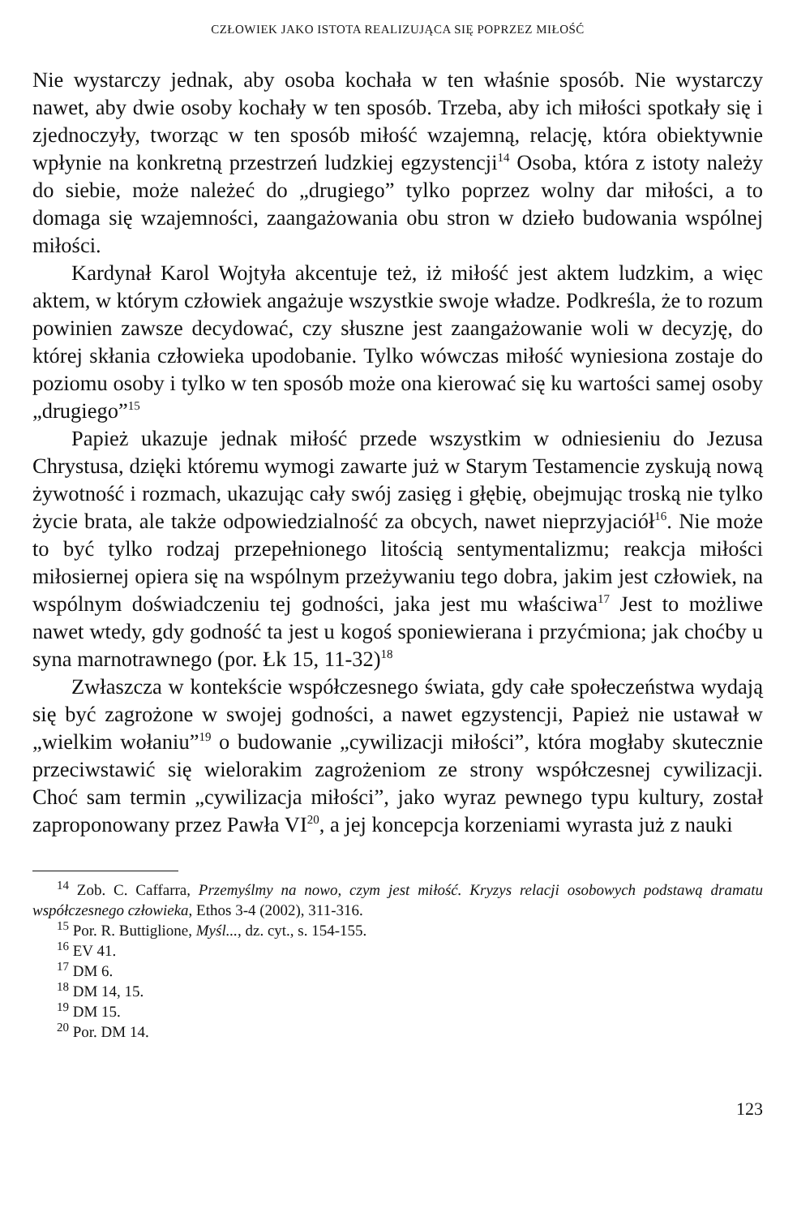CZŁOWIEK JAKO ISTOTA REALIZUJĄCA SIĘ POPRZEZ MIŁOŚĆ
Nie wystarczy jednak, aby osoba kochała w ten właśnie sposób. Nie wystarczy nawet, aby dwie osoby kochały w ten sposób. Trzeba, aby ich miłości spotkały się i zjednoczyły, tworząc w ten sposób miłość wzajemną, relację, która obiektywnie wpłynie na konkretną przestrzeń ludzkiej egzystencji<sup>14</sup> Osoba, która z istoty należy do siebie, może należeć do „drugiego” tylko poprzez wolny dar miłości, a to domaga się wzajemności, zaangażowania obu stron w dzieło budowania wspólnej miłości.
Kardynał Karol Wojtyła akcentuje też, iż miłość jest aktem ludzkim, a więc aktem, w którym człowiek angażuje wszystkie swoje władze. Podkreśla, że to rozum powinien zawsze decydować, czy słuszne jest zaangażowanie woli w decyzję, do której skłania człowieka upodobanie. Tylko wówczas miłość wyniesiona zostaje do poziomu osoby i tylko w ten sposób może ona kierować się ku wartości samej osoby „drugiego”<sup>15</sup>
Papież ukazuje jednak miłość przede wszystkim w odniesieniu do Jezusa Chrystusa, dzięki któremu wymogi zawarte już w Starym Testamencie zyskują nową żywotność i rozmach, ukazując cały swój zasięg i głębię, obejmując troską nie tylko życie brata, ale także odpowiedzialność za obcych, nawet nieprzyjaciół<sup>16</sup>. Nie może to być tylko rodzaj przepełnionego litością sentymentalizmu; reakcja miłości miłosiernej opiera się na wspólnym przeżywaniu tego dobra, jakim jest człowiek, na wspólnym doświadczeniu tej godności, jaka jest mu właściwa<sup>17</sup> Jest to możliwe nawet wtedy, gdy godność ta jest u kogoś sponiewierana i przyćmiona; jak choćby u syna marnotrawnego (por. Łk 15, 11-32)<sup>18</sup>
Zwłaszcza w kontekście współczesnego świata, gdy całe społeczeństwa wydają się być zagrożone w swojej godności, a nawet egzystencji, Papież nie ustawał w „wielkim wołaniu”<sup>19</sup> o budowanie „cywilizacji miłości”, która mogłaby skutecznie przeciwstawić się wielorakim zagrożeniom ze strony współczesnej cywilizacji. Choć sam termin „cywilizacja miłości”, jako wyraz pewnego typu kultury, został zaproponowany przez Pawła VI<sup>20</sup>, a jej koncepcja korzeniami wyrasta już z nauki
<sup>14</sup> Zob. C. Caffarra, Przemyślmy na nowo, czym jest miłość. Kryzys relacji osobowych podstawą dramatu współczesnego człowieka, Ethos 3-4 (2002), 311-316.
<sup>15</sup> Por. R. Buttiglione, Myśl..., dz. cyt., s. 154-155.
<sup>16</sup> EV 41.
<sup>17</sup> DM 6.
<sup>18</sup> DM 14, 15.
<sup>19</sup> DM 15.
<sup>20</sup> Por. DM 14.
123